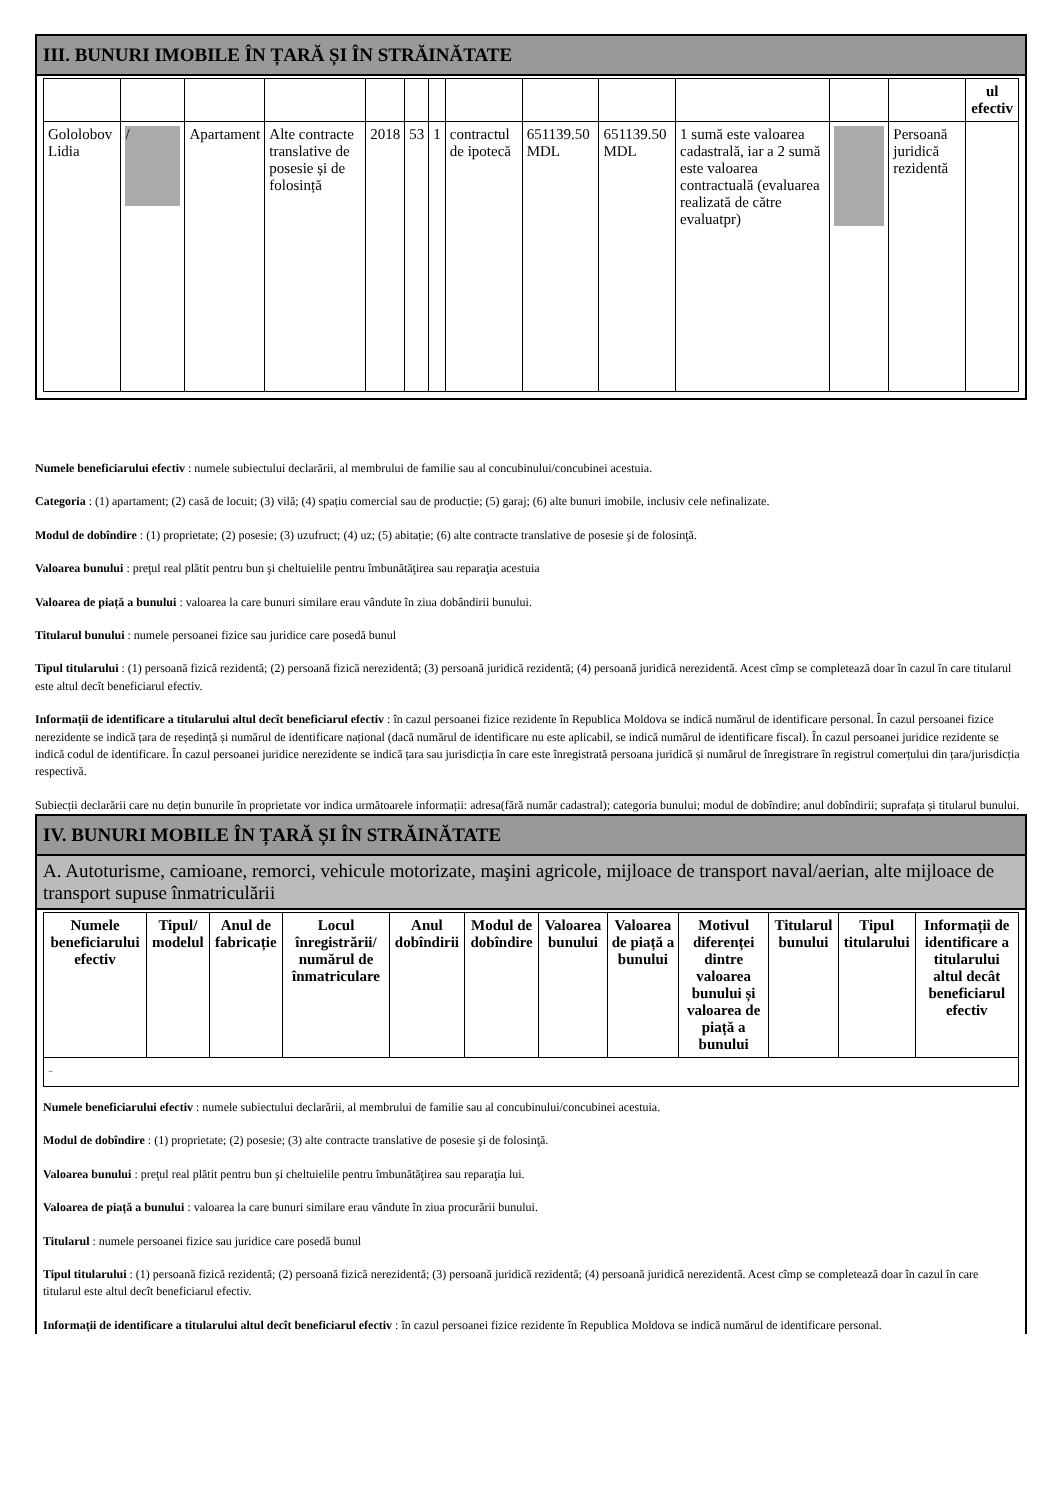III. BUNURI IMOBILE ÎN ȚARĂ ȘI ÎN STRĂINĂTATE
| | | | | | | | | | | | | | ul efectiv |
| Gololobov Lidia | / | Apartament | Alte contracte translative de posesie și de folosință | 2018 | 53 | 1 | contractul de ipotecă | 651139.50 MDL | 651139.50 MDL | 1 sumă este valoarea cadastrală, iar a 2 sumă este valoarea contractuală (evaluarea realizată de către evaluatpr) | | Persoană juridică rezidentă | |
Numele beneficiarului efectiv : numele subiectului declarării, al membrului de familie sau al concubinului/concubinei acestuia.
Categoria : (1) apartament; (2) casă de locuit; (3) vilă; (4) spațiu comercial sau de producție; (5) garaj; (6) alte bunuri imobile, inclusiv cele nefinalizate.
Modul de dobîndire : (1) proprietate; (2) posesie; (3) uzufruct; (4) uz; (5) abitație; (6) alte contracte translative de posesie şi de folosinţă.
Valoarea bunului : preţul real plătit pentru bun şi cheltuielile pentru îmbunătăţirea sau reparaţia acestuia
Valoarea de piață a bunului : valoarea la care bunuri similare erau vândute în ziua dobândirii bunului.
Titularul bunului : numele persoanei fizice sau juridice care posedă bunul
Tipul titularului : (1) persoană fizică rezidentă; (2) persoană fizică nerezidentă; (3) persoană juridică rezidentă; (4) persoană juridică nerezidentă. Acest cîmp se completează doar în cazul în care titularul este altul decît beneficiarul efectiv.
Informații de identificare a titularului altul decît beneficiarul efectiv : în cazul persoanei fizice rezidente în Republica Moldova se indică numărul de identificare personal. În cazul persoanei fizice nerezidente se indică țara de reședință și numărul de identificare național (dacă numărul de identificare nu este aplicabil, se indică numărul de identificare fiscal). În cazul persoanei juridice rezidente se indică codul de identificare. În cazul persoanei juridice nerezidente se indică țara sau jurisdicția în care este înregistrată persoana juridică și numărul de înregistrare în registrul comerțului din țara/jurisdicția respectivă.
Subiecții declarării care nu dețin bunurile în proprietate vor indica următoarele informații: adresa(fără număr cadastral); categoria bunului; modul de dobîndire; anul dobîndirii; suprafața și titularul bunului.
IV. BUNURI MOBILE ÎN ȚARĂ ȘI ÎN STRĂINĂTATE
A. Autoturisme, camioane, remorci, vehicule motorizate, maşini agricole, mijloace de transport naval/aerian, alte mijloace de transport supuse înmatriculării
| Numele beneficiarului efectiv | Tipul/ modelul | Anul de fabricație | Locul înregistrării/ numărul de înmatriculare | Anul dobîndirii | Modul de dobîndire | Valoarea bunului | Valoarea de piață a bunului | Motivul diferenței dintre valoarea bunului și valoarea de piață a bunului | Titularul bunului | Tipul titularului | Informații de identificare a titularului altul decât beneficiarul efectiv |
| --- | --- | --- | --- | --- | --- | --- | --- | --- | --- | --- | --- |
| - | | | | | | | | | | | |
Numele beneficiarului efectiv : numele subiectului declarării, al membrului de familie sau al concubinului/concubinei acestuia.
Modul de dobîndire : (1) proprietate; (2) posesie; (3) alte contracte translative de posesie şi de folosinţă.
Valoarea bunului : preţul real plătit pentru bun şi cheltuielile pentru îmbunătăţirea sau reparaţia lui.
Valoarea de piață a bunului : valoarea la care bunuri similare erau vândute în ziua procurării bunului.
Titularul : numele persoanei fizice sau juridice care posedă bunul
Tipul titularului : (1) persoană fizică rezidentă; (2) persoană fizică nerezidentă; (3) persoană juridică rezidentă; (4) persoană juridică nerezidentă. Acest cîmp se completează doar în cazul în care titularul este altul decît beneficiarul efectiv.
Informații de identificare a titularului altul decît beneficiarul efectiv : în cazul persoanei fizice rezidente în Republica Moldova se indică numărul de identificare personal.